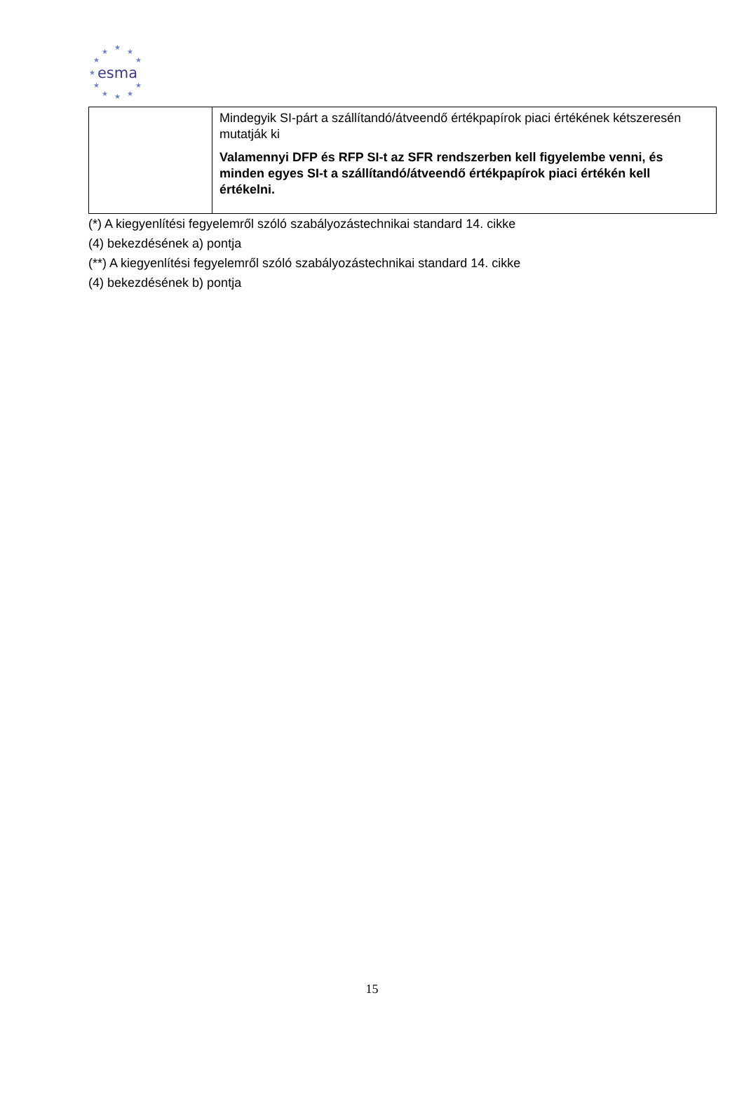★
★ ★
★ ★
★
★ ★
★ ★ ★
esma
| | Mindegyik SI-párt a szállítandó/átveendő értékpapírok piaci értékének kétszeresén mutatják ki Valamennyi DFP és RFP SI-t az SFR rendszerben kell figyelembe venni, és minden egyes SI-t a szállítandó/átveendő értékpapírok piaci értékén kell értékelni. |
(*) A kiegyenlítési fegyelemről szóló szabályozástechnikai standard 14. cikke
(4) bekezdésének a) pontja
(**) A kiegyenlítési fegyelemről szóló szabályozástechnikai standard 14. cikke
(4) bekezdésének b) pontja
15